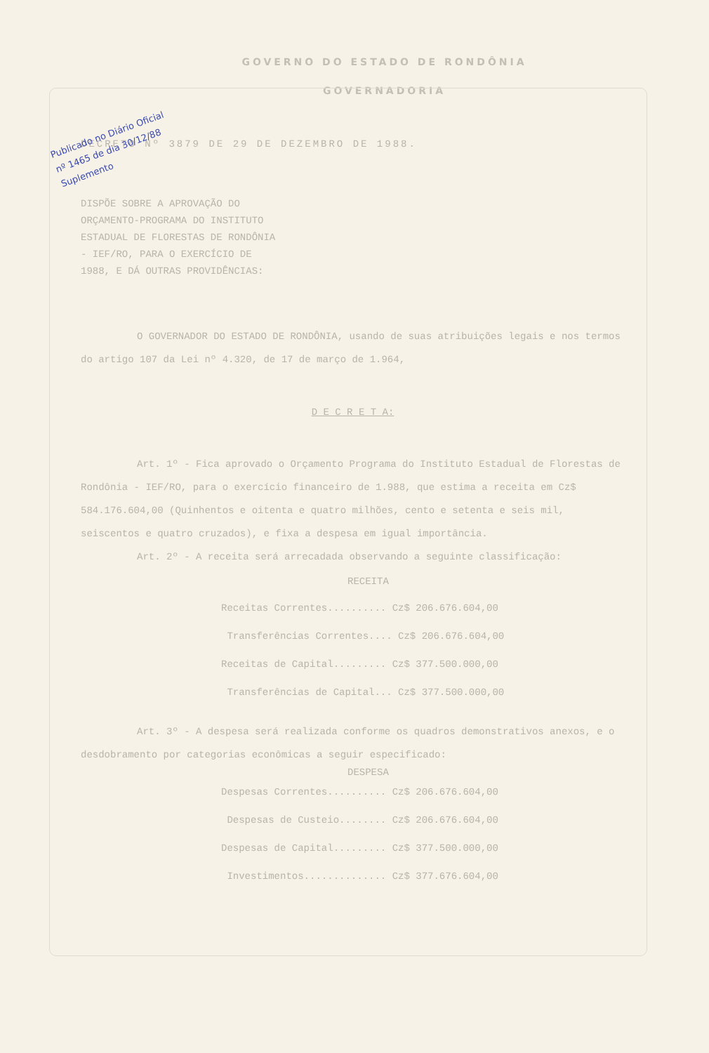Publicado no Diário Oficial
nº 1465 de dia 30/12/88
Suplemento
GOVERNO DO ESTADO DE RONDÔNIA
GOVERNADORIA
DECRETO Nº 3879 DE 29 DE DEZEMBRO DE 1988.
DISPÕE SOBRE A APROVAÇÃO DO ORÇAMENTO-PROGRAMA DO INSTITUTO ESTADUAL DE FLORESTAS DE RONDÔNIA - IEF/RO, PARA O EXERCÍCIO DE 1988, E DÁ OUTRAS PROVIDÊNCIAS:
O GOVERNADOR DO ESTADO DE RONDÔNIA, usando de suas atribuições legais e nos termos do artigo 107 da Lei nº 4.320, de 17 de março de 1.964,
D E C R E T A:
Art. 1º - Fica aprovado o Orçamento Programa do Instituto Estadual de Florestas de Rondônia - IEF/RO, para o exercício financeiro de 1.988, que estima a receita em Cz$ 584.176.604,00 (Quinhentos e oitenta e quatro milhões, cento e setenta e seis mil, seiscentos e quatro cruzados), e fixa a despesa em igual importância.
Art. 2º - A receita será arrecadada observando a seguinte classificação:
RECEITA
Receitas Correntes.......... Cz$ 206.676.604,00
Transferências Correntes.... Cz$ 206.676.604,00
Receitas de Capital......... Cz$ 377.500.000,00
Transferências de Capital... Cz$ 377.500.000,00
Art. 3º - A despesa será realizada conforme os quadros demonstrativos anexos, e o desdobramento por categorias econômicas a seguir especificado:
DESPESA
Despesas Correntes.......... Cz$ 206.676.604,00
Despesas de Custeio........ Cz$ 206.676.604,00
Despesas de Capital......... Cz$ 377.500.000,00
Investimentos.............. Cz$ 377.676.604,00